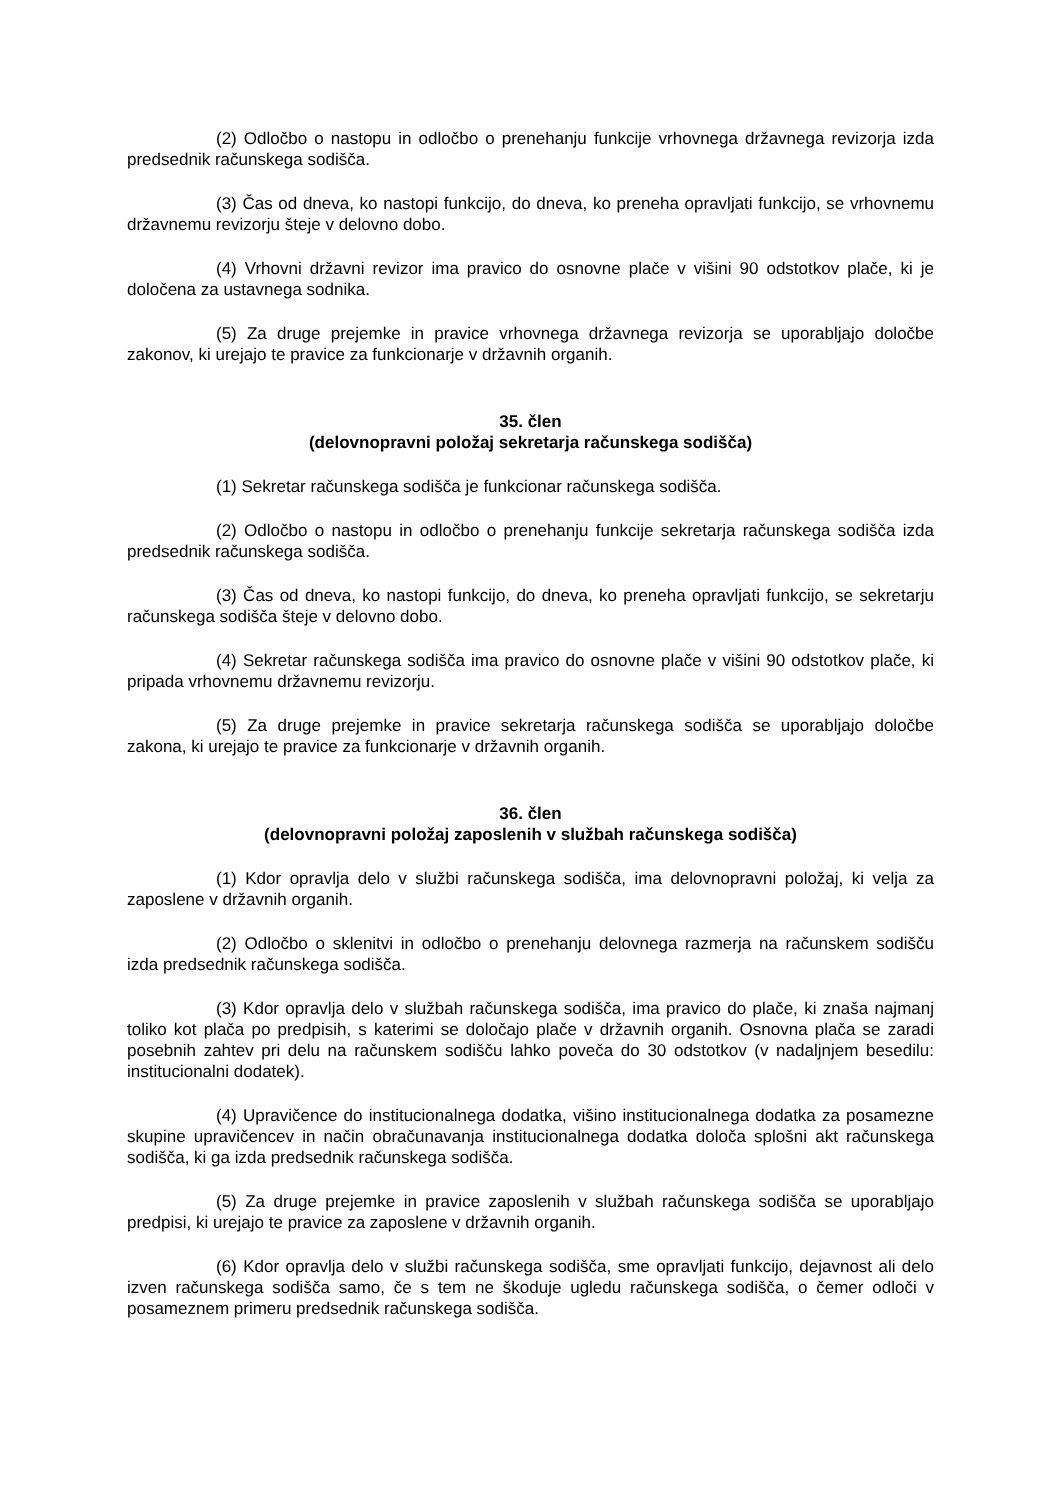(2) Odločbo o nastopu in odločbo o prenehanju funkcije vrhovnega državnega revizorja izda predsednik računskega sodišča.
(3) Čas od dneva, ko nastopi funkcijo, do dneva, ko preneha opravljati funkcijo, se vrhovnemu državnemu revizorju šteje v delovno dobo.
(4) Vrhovni državni revizor ima pravico do osnovne plače v višini 90 odstotkov plače, ki je določena za ustavnega sodnika.
(5) Za druge prejemke in pravice vrhovnega državnega revizorja se uporabljajo določbe zakonov, ki urejajo te pravice za funkcionarje v državnih organih.
35. člen
(delovnopravni položaj sekretarja računskega sodišča)
(1) Sekretar računskega sodišča je funkcionar računskega sodišča.
(2) Odločbo o nastopu in odločbo o prenehanju funkcije sekretarja računskega sodišča izda predsednik računskega sodišča.
(3) Čas od dneva, ko nastopi funkcijo, do dneva, ko preneha opravljati funkcijo, se sekretarju računskega sodišča šteje v delovno dobo.
(4) Sekretar računskega sodišča ima pravico do osnovne plače v višini 90 odstotkov plače, ki pripada vrhovnemu državnemu revizorju.
(5) Za druge prejemke in pravice sekretarja računskega sodišča se uporabljajo določbe zakona, ki urejajo te pravice za funkcionarje v državnih organih.
36. člen
(delovnopravni položaj zaposlenih v službah računskega sodišča)
(1) Kdor opravlja delo v službi računskega sodišča, ima delovnopravni položaj, ki velja za zaposlene v državnih organih.
(2) Odločbo o sklenitvi in odločbo o prenehanju delovnega razmerja na računskem sodišču izda predsednik računskega sodišča.
(3) Kdor opravlja delo v službah računskega sodišča, ima pravico do plače, ki znaša najmanj toliko kot plača po predpisih, s katerimi se določajo plače v državnih organih. Osnovna plača se zaradi posebnih zahtev pri delu na računskem sodišču lahko poveča do 30 odstotkov (v nadaljnjem besedilu: institucionalni dodatek).
(4) Upravičence do institucionalnega dodatka, višino institucionalnega dodatka za posamezne skupine upravičencev in način obračunavanja institucionalnega dodatka določa splošni akt računskega sodišča, ki ga izda predsednik računskega sodišča.
(5) Za druge prejemke in pravice zaposlenih v službah računskega sodišča se uporabljajo predpisi, ki urejajo te pravice za zaposlene v državnih organih.
(6) Kdor opravlja delo v službi računskega sodišča, sme opravljati funkcijo, dejavnost ali delo izven računskega sodišča samo, če s tem ne škoduje ugledu računskega sodišča, o čemer odloči v posameznem primeru predsednik računskega sodišča.